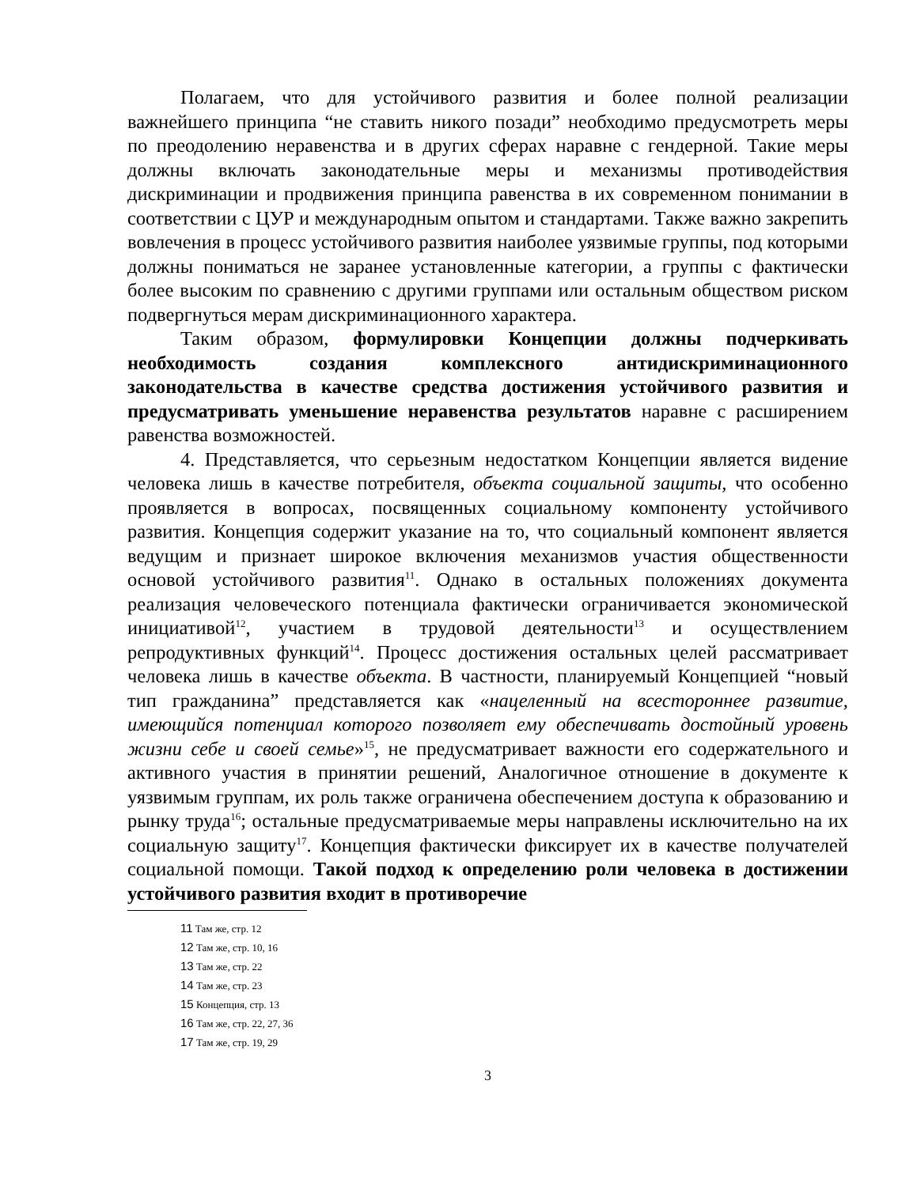Полагаем, что для устойчивого развития и более полной реализации важнейшего принципа “не ставить никого позади” необходимо предусмотреть меры по преодолению неравенства и в других сферах наравне с гендерной. Такие меры должны включать законодательные меры и механизмы противодействия дискриминации и продвижения принципа равенства в их современном понимании в соответствии с ЦУР и международным опытом и стандартами. Также важно закрепить вовлечения в процесс устойчивого развития наиболее уязвимые группы, под которыми должны пониматься не заранее установленные категории, а группы с фактически более высоким по сравнению с другими группами или остальным обществом риском подвергнуться мерам дискриминационного характера.
Таким образом, формулировки Концепции должны подчеркивать необходимость создания комплексного антидискриминационного законодательства в качестве средства достижения устойчивого развития и предусматривать уменьшение неравенства результатов наравне с расширением равенства возможностей.
4. Представляется, что серьезным недостатком Концепции является видение человека лишь в качестве потребителя, объекта социальной защиты, что особенно проявляется в вопросах, посвященных социальному компоненту устойчивого развития. Концепция содержит указание на то, что социальный компонент является ведущим и признает широкое включения механизмов участия общественности основой устойчивого развития<sup>11</sup>. Однако в остальных положениях документа реализация человеческого потенциала фактически ограничивается экономической инициативой<sup>12</sup>, участием в трудовой деятельности<sup>13</sup> и осуществлением репродуктивных функций<sup>14</sup>. Процесс достижения остальных целей рассматривает человека лишь в качестве объекта. В частности, планируемый Концепцией “новый тип гражданина” представляется как «нацеленный на всестороннее развитие, имеющийся потенциал которого позволяет ему обеспечивать достойный уровень жизни себе и своей семье»<sup>15</sup>, не предусматривает важности его содержательного и активного участия в принятии решений, Аналогичное отношение в документе к уязвимым группам, их роль также ограничена обеспечением доступа к образованию и рынку труда<sup>16</sup>; остальные предусматриваемые меры направлены исключительно на их социальную защиту<sup>17</sup>. Концепция фактически фиксирует их в качестве получателей социальной помощи. Такой подход к определению роли человека в достижении устойчивого развития входит в противоречие
11 Там же, стр. 12
12 Там же, стр. 10, 16
13 Там же, стр. 22
14 Там же, стр. 23
15 Концепция, стр. 13
16 Там же, стр. 22, 27, 36
17 Там же, стр. 19, 29
3